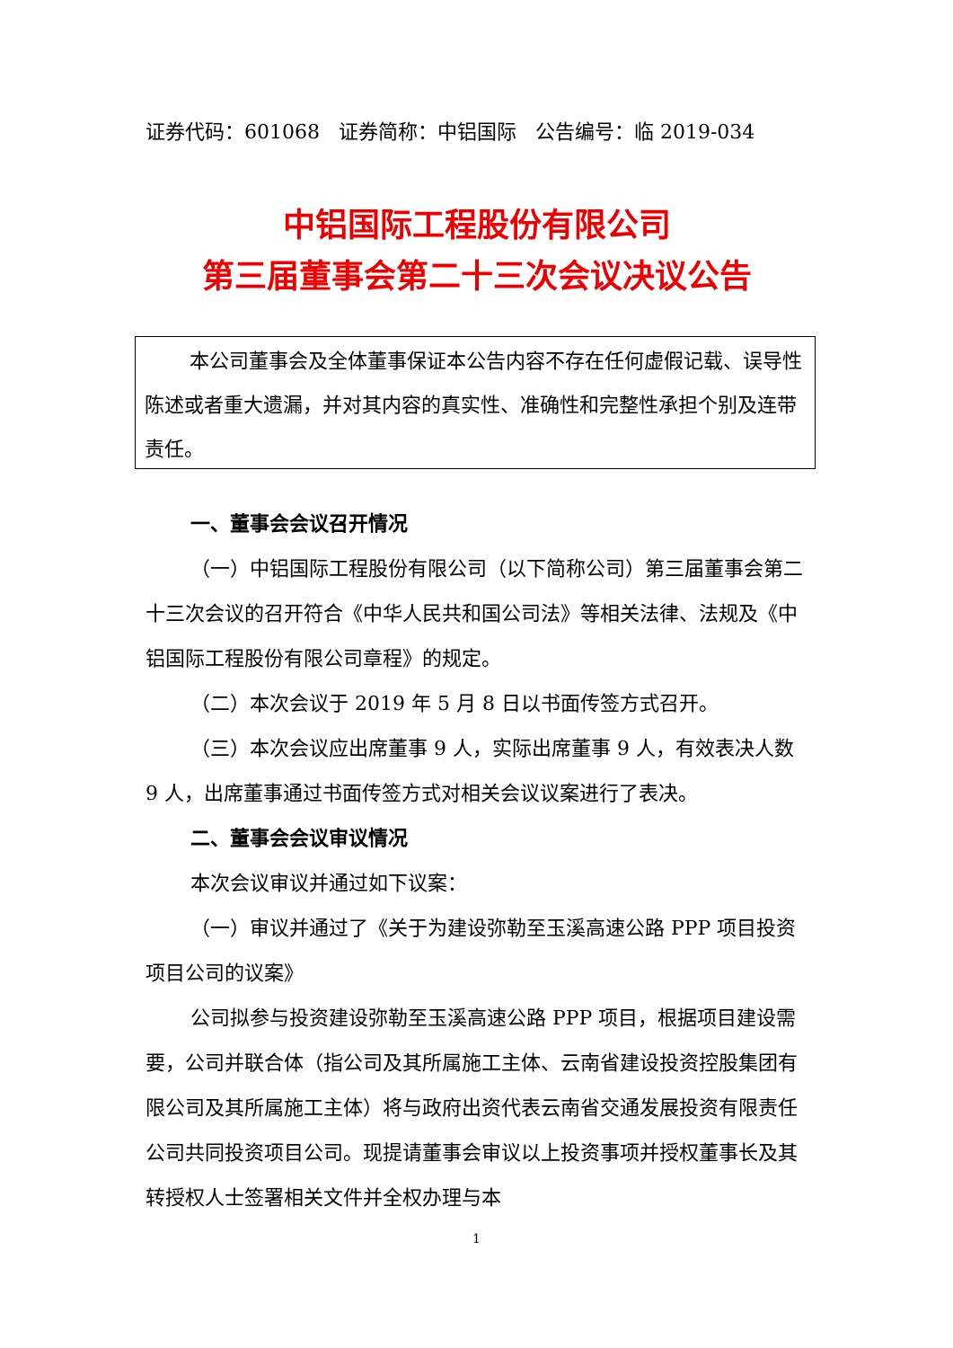证券代码：601068 证券简称：中铝国际 公告编号：临 2019-034
中铝国际工程股份有限公司
第三届董事会第二十三次会议决议公告
本公司董事会及全体董事保证本公告内容不存在任何虚假记载、误导性陈述或者重大遗漏，并对其内容的真实性、准确性和完整性承担个别及连带责任。
一、董事会会议召开情况
（一）中铝国际工程股份有限公司（以下简称公司）第三届董事会第二十三次会议的召开符合《中华人民共和国公司法》等相关法律、法规及《中铝国际工程股份有限公司章程》的规定。
（二）本次会议于 2019 年 5 月 8 日以书面传签方式召开。
（三）本次会议应出席董事 9 人，实际出席董事 9 人，有效表决人数 9 人，出席董事通过书面传签方式对相关会议议案进行了表决。
二、董事会会议审议情况
本次会议审议并通过如下议案：
（一）审议并通过了《关于为建设弥勒至玉溪高速公路 PPP 项目投资项目公司的议案》
公司拟参与投资建设弥勒至玉溪高速公路 PPP 项目，根据项目建设需要，公司并联合体（指公司及其所属施工主体、云南省建设投资控股集团有限公司及其所属施工主体）将与政府出资代表云南省交通发展投资有限责任公司共同投资项目公司。现提请董事会审议以上投资事项并授权董事长及其转授权人士签署相关文件并全权办理与本
1